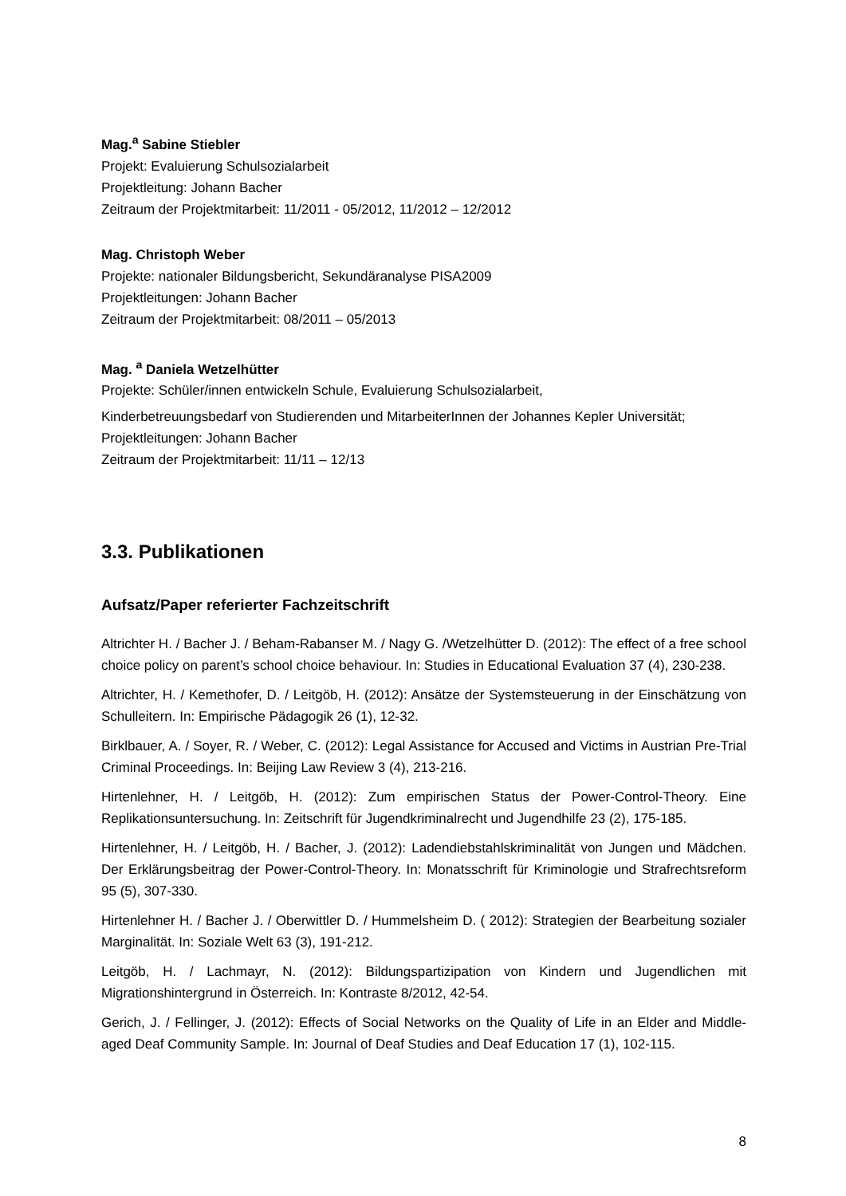Mag.<sup>a</sup> Sabine Stiebler
Projekt: Evaluierung Schulsozialarbeit
Projektleitung: Johann Bacher
Zeitraum der Projektmitarbeit: 11/2011 - 05/2012, 11/2012 – 12/2012
Mag. Christoph Weber
Projekte: nationaler Bildungsbericht, Sekundäranalyse PISA2009
Projektleitungen: Johann Bacher
Zeitraum der Projektmitarbeit: 08/2011 – 05/2013
Mag. <sup>a</sup> Daniela Wetzelhütter
Projekte: Schüler/innen entwickeln Schule, Evaluierung Schulsozialarbeit,
Kinderbetreuungsbedarf von Studierenden und MitarbeiterInnen der Johannes Kepler Universität;
Projektleitungen: Johann Bacher
Zeitraum der Projektmitarbeit: 11/11 – 12/13
3.3. Publikationen
Aufsatz/Paper referierter Fachzeitschrift
Altrichter H. / Bacher J. / Beham-Rabanser M. / Nagy G. /Wetzelhütter D. (2012): The effect of a free school choice policy on parent’s school choice behaviour. In: Studies in Educational Evaluation 37 (4), 230-238.
Altrichter, H. / Kemethofer, D. / Leitgöb, H. (2012): Ansätze der Systemsteuerung in der Einschätzung von Schulleitern. In: Empirische Pädagogik 26 (1), 12-32.
Birklbauer, A. / Soyer, R. / Weber, C. (2012): Legal Assistance for Accused and Victims in Austrian Pre-Trial Criminal Proceedings. In: Beijing Law Review 3 (4), 213-216.
Hirtenlehner, H. / Leitgöb, H. (2012): Zum empirischen Status der Power-Control-Theory. Eine Replikationsuntersuchung. In: Zeitschrift für Jugendkriminalrecht und Jugendhilfe 23 (2), 175-185.
Hirtenlehner, H. / Leitgöb, H. / Bacher, J. (2012): Ladendiebstahlskriminalität von Jungen und Mädchen. Der Erklärungsbeitrag der Power-Control-Theory. In: Monatsschrift für Kriminologie und Strafrechtsreform 95 (5), 307-330.
Hirtenlehner H. / Bacher J. / Oberwittler D. / Hummelsheim D. ( 2012): Strategien der Bearbeitung sozialer Marginalität. In: Soziale Welt 63 (3), 191-212.
Leitgöb, H. / Lachmayr, N. (2012): Bildungspartizipation von Kindern und Jugendlichen mit Migrationshintergrund in Österreich. In: Kontraste 8/2012, 42-54.
Gerich, J. / Fellinger, J. (2012): Effects of Social Networks on the Quality of Life in an Elder and Middle-aged Deaf Community Sample. In: Journal of Deaf Studies and Deaf Education 17 (1), 102-115.
8